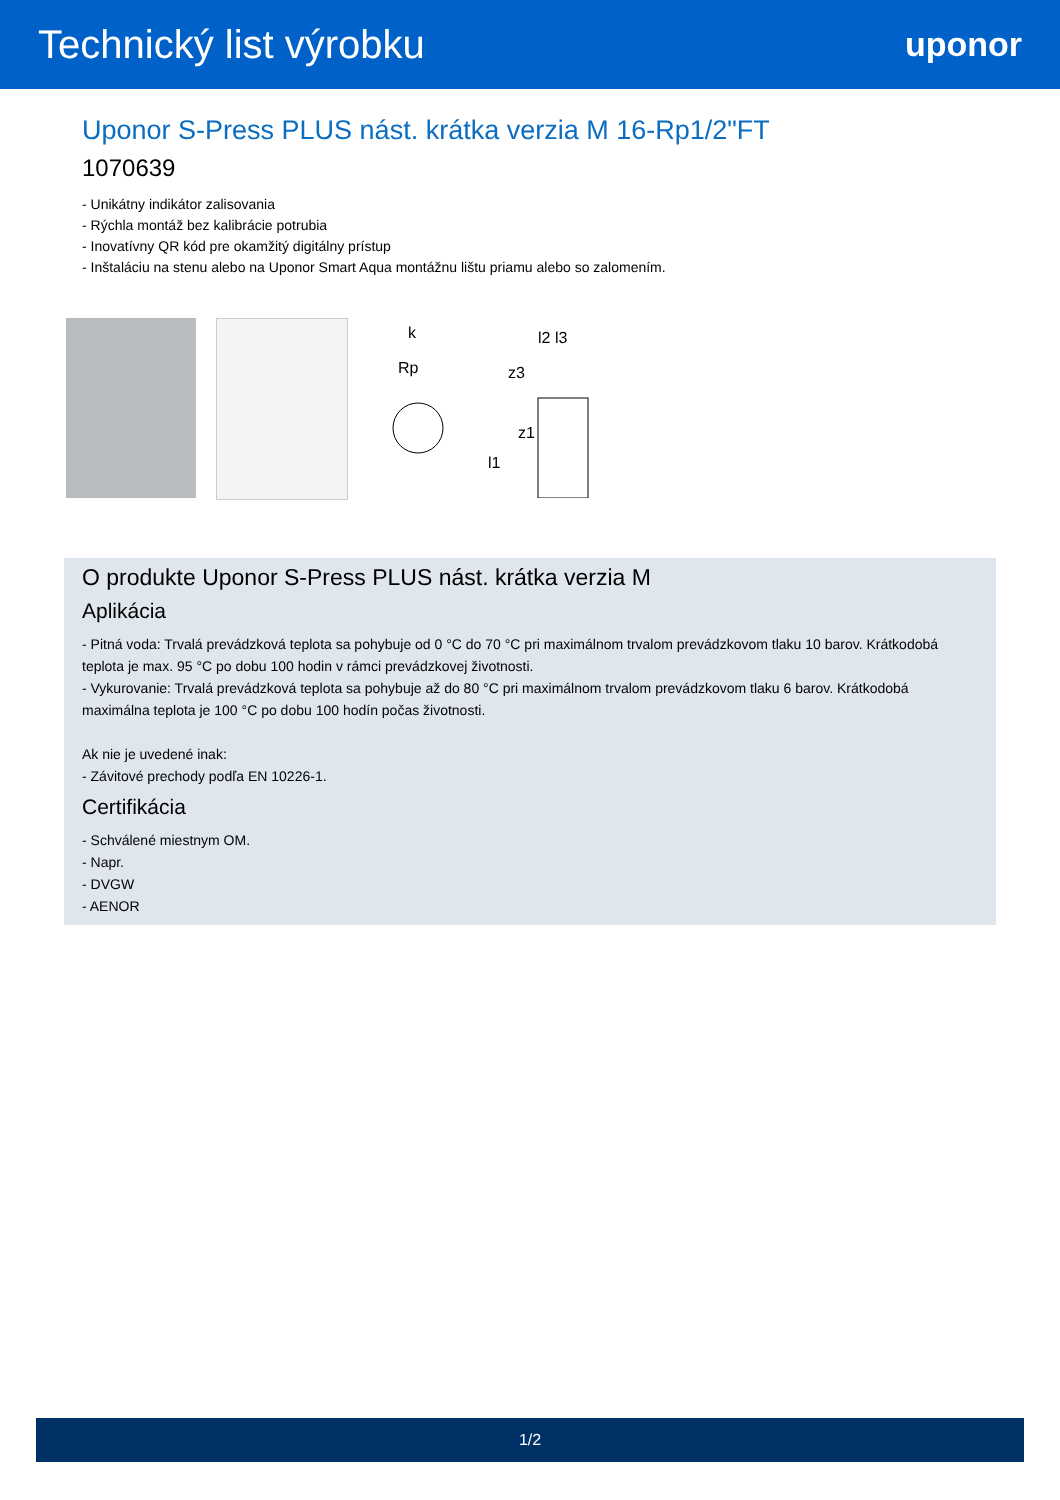Technický list výrobku
uponor
Uponor S-Press PLUS nást. krátka verzia M 16-Rp1/2"FT
1070639
- Unikátny indikátor zalisovania
- Rýchla montáž bez kalibrácie potrubia
- Inovatívny QR kód pre okamžitý digitálny prístup
- Inštaláciu na stenu alebo na Uponor Smart Aqua montážnu lištu priamu alebo so zalomením.
k
Rp
l2 l3
z3
l1
z1
O produkte Uponor S-Press PLUS nást. krátka verzia M
Aplikácia
- Pitná voda: Trvalá prevádzková teplota sa pohybuje od 0 °C do 70 °C pri maximálnom trvalom prevádzkovom tlaku 10 barov. Krátkodobá teplota je max. 95 °C po dobu 100 hodin v rámci prevádzkovej životnosti.
- Vykurovanie: Trvalá prevádzková teplota sa pohybuje až do 80 °C pri maximálnom trvalom prevádzkovom tlaku 6 barov. Krátkodobá maximálna teplota je 100 °C po dobu 100 hodín počas životnosti.
Ak nie je uvedené inak:
- Závitové prechody podľa EN 10226-1.
Certifikácia
- Schválené miestnym OM.
- Napr.
- DVGW
- AENOR
1/2